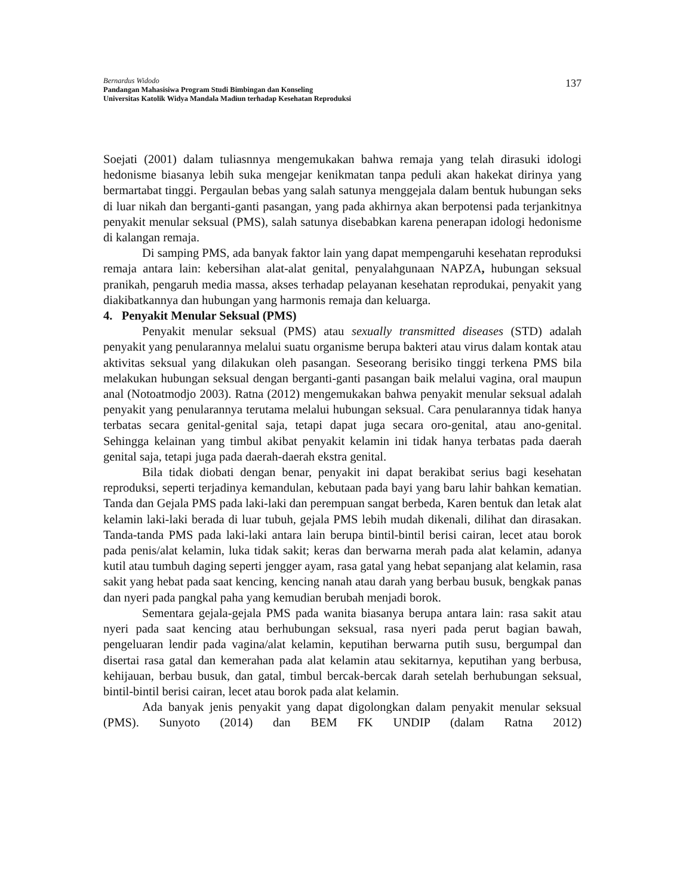Bernardus Widodo
Pandangan Mahasisiwa Program Studi Bimbingan dan Konseling
Universitas Katolik Widya Mandala Madiun terhadap Kesehatan Reproduksi
137
Soejati (2001) dalam tuliasnnya mengemukakan bahwa remaja yang telah dirasuki idologi hedonisme biasanya lebih suka mengejar kenikmatan tanpa peduli akan hakekat dirinya yang bermartabat tinggi. Pergaulan bebas yang salah satunya menggejala dalam bentuk hubungan seks di luar nikah dan berganti-ganti pasangan, yang pada akhirnya akan berpotensi pada terjankitnya penyakit menular seksual (PMS), salah satunya disebabkan karena penerapan idologi hedonisme di kalangan remaja.
Di samping PMS, ada banyak faktor lain yang dapat mempengaruhi kesehatan reproduksi remaja antara lain: kebersihan alat-alat genital, penyalahgunaan NAPZA, hubungan seksual pranikah, pengaruh media massa, akses terhadap pelayanan kesehatan reprodukai, penyakit yang diakibatkannya dan hubungan yang harmonis remaja dan keluarga.
4. Penyakit Menular Seksual (PMS)
Penyakit menular seksual (PMS) atau sexually transmitted diseases (STD) adalah penyakit yang penularannya melalui suatu organisme berupa bakteri atau virus dalam kontak atau aktivitas seksual yang dilakukan oleh pasangan. Seseorang berisiko tinggi terkena PMS bila melakukan hubungan seksual dengan berganti-ganti pasangan baik melalui vagina, oral maupun anal (Notoatmodjo 2003). Ratna (2012) mengemukakan bahwa penyakit menular seksual adalah penyakit yang penularannya terutama melalui hubungan seksual. Cara penularannya tidak hanya terbatas secara genital-genital saja, tetapi dapat juga secara oro-genital, atau ano-genital. Sehingga kelainan yang timbul akibat penyakit kelamin ini tidak hanya terbatas pada daerah genital saja, tetapi juga pada daerah-daerah ekstra genital.
Bila tidak diobati dengan benar, penyakit ini dapat berakibat serius bagi kesehatan reproduksi, seperti terjadinya kemandulan, kebutaan pada bayi yang baru lahir bahkan kematian. Tanda dan Gejala PMS pada laki-laki dan perempuan sangat berbeda, Karen bentuk dan letak alat kelamin laki-laki berada di luar tubuh, gejala PMS lebih mudah dikenali, dilihat dan dirasakan. Tanda-tanda PMS pada laki-laki antara lain berupa bintil-bintil berisi cairan, lecet atau borok pada penis/alat kelamin, luka tidak sakit; keras dan berwarna merah pada alat kelamin, adanya kutil atau tumbuh daging seperti jengger ayam, rasa gatal yang hebat sepanjang alat kelamin, rasa sakit yang hebat pada saat kencing, kencing nanah atau darah yang berbau busuk, bengkak panas dan nyeri pada pangkal paha yang kemudian berubah menjadi borok.
Sementara gejala-gejala PMS pada wanita biasanya berupa antara lain: rasa sakit atau nyeri pada saat kencing atau berhubungan seksual, rasa nyeri pada perut bagian bawah, pengeluaran lendir pada vagina/alat kelamin, keputihan berwarna putih susu, bergumpal dan disertai rasa gatal dan kemerahan pada alat kelamin atau sekitarnya, keputihan yang berbusa, kehijauan, berbau busuk, dan gatal, timbul bercak-bercak darah setelah berhubungan seksual, bintil-bintil berisi cairan, lecet atau borok pada alat kelamin.
Ada banyak jenis penyakit yang dapat digolongkan dalam penyakit menular seksual (PMS). Sunyoto (2014) dan BEM FK UNDIP (dalam Ratna 2012)